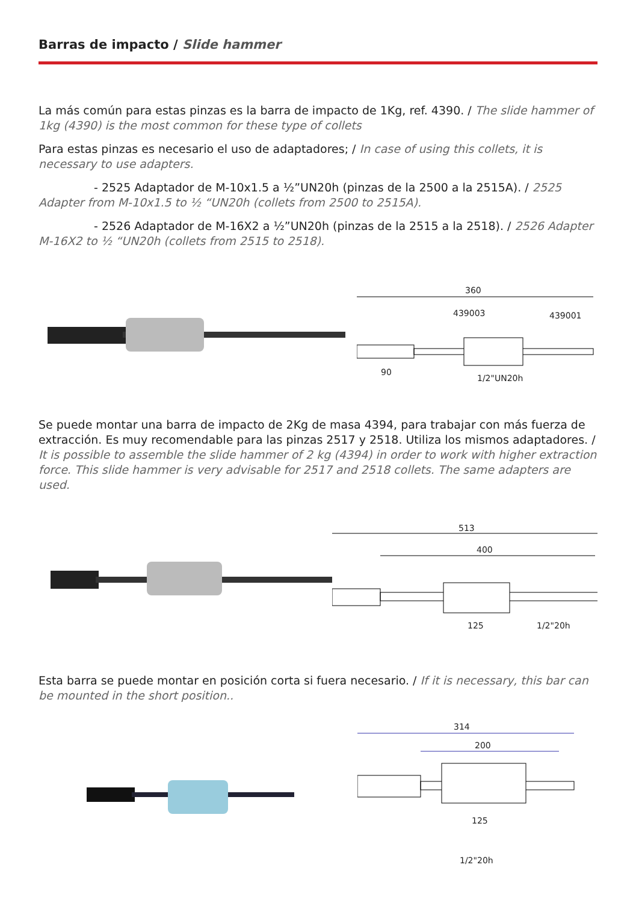Barras de impacto / Slide hammer
La más común para estas pinzas es la barra de impacto de 1Kg, ref. 4390. / The slide hammer of 1kg (4390) is the most common for these type of collets
Para estas pinzas es necesario el uso de adaptadores; / In case of using this collets, it is necessary to use adapters.
- 2525 Adaptador de M-10x1.5 a ½”UN20h (pinzas de la 2500 a la 2515A). / 2525 Adapter from M-10x1.5 to ½ “UN20h (collets from 2500 to 2515A).
- 2526 Adaptador de M-16X2 a ½”UN20h (pinzas de la 2515 a la 2518). / 2526 Adapter M-16X2 to ½ “UN20h (collets from 2515 to 2518).
360
439003
439001
90
1/2"UN20h
Se puede montar una barra de impacto de 2Kg de masa 4394, para trabajar con más fuerza de extracción. Es muy recomendable para las pinzas 2517 y 2518. Utiliza los mismos adaptadores. / It is possible to assemble the slide hammer of 2 kg (4394) in order to work with higher extraction force. This slide hammer is very advisable for 2517 and 2518 collets. The same adapters are used.
513
400
125
1/2"20h
Esta barra se puede montar en posición corta si fuera necesario. / If it is necessary, this bar can be mounted in the short position..
314
200
125
1/2"20h